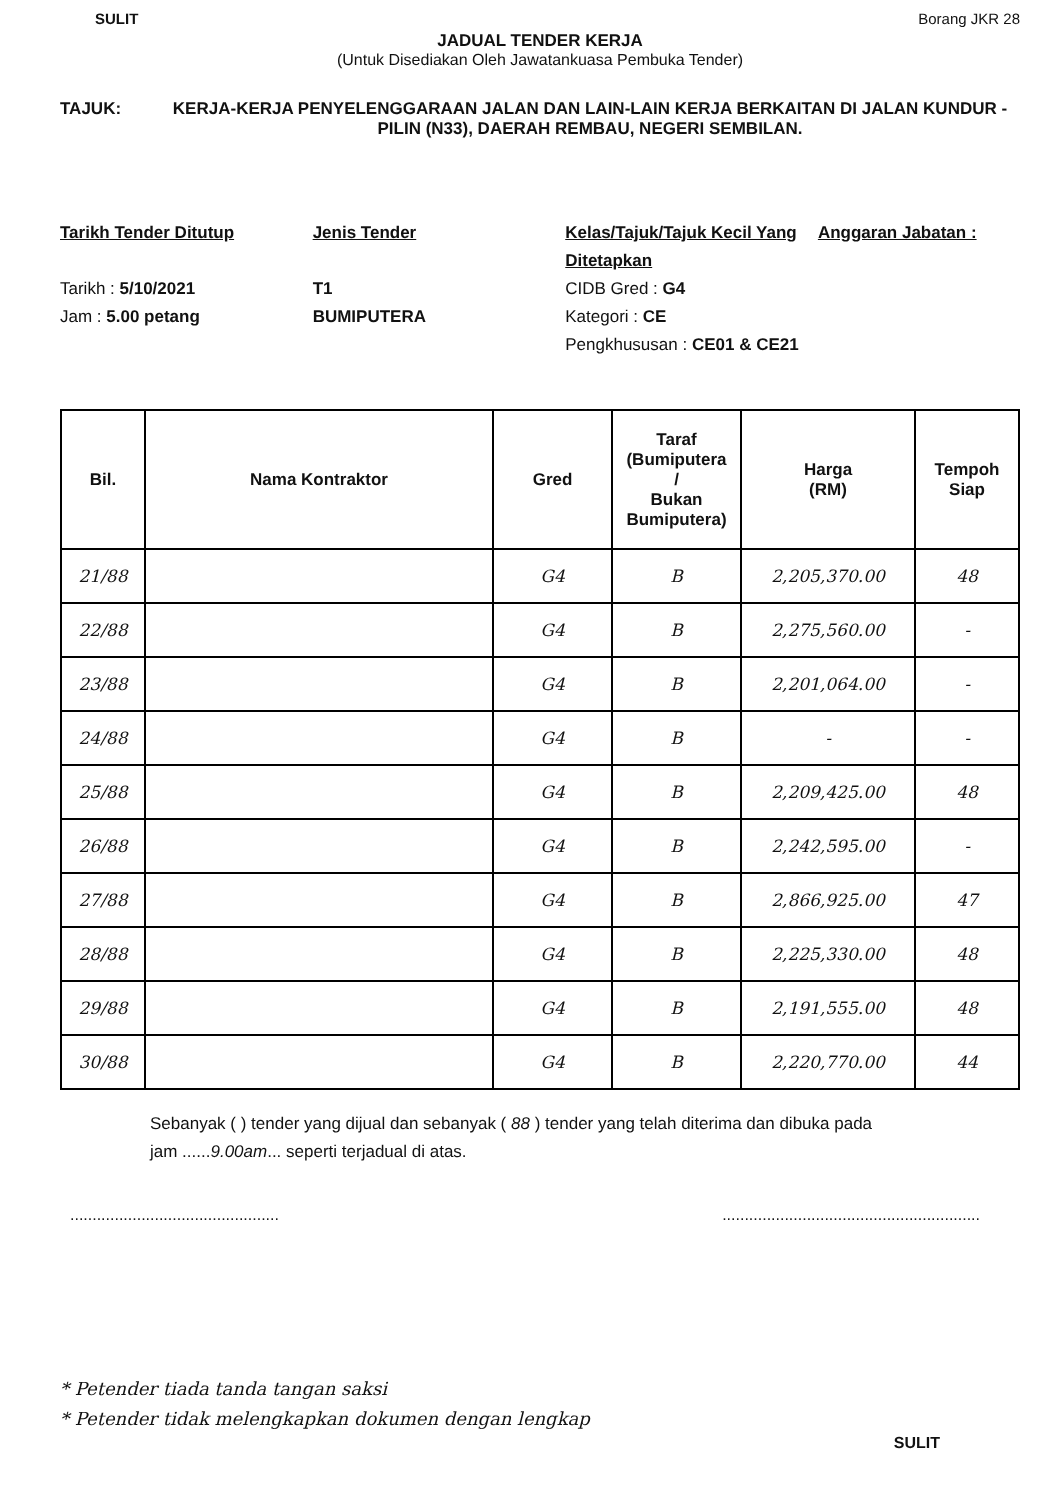SULIT Borang JKR 28
JADUAL TENDER KERJA
(Untuk Disediakan Oleh Jawatankuasa Pembuka Tender)
TAJUK: KERJA-KERJA PENYELENGGARAAN JALAN DAN LAIN-LAIN KERJA BERKAITAN DI JALAN KUNDUR - PILIN (N33), DAERAH REMBAU, NEGERI SEMBILAN.
Tarikh Tender Ditutup
Tarikh : 5/10/2021
Jam : 5.00 petang
Jenis Tender
T1
BUMIPUTERA
Kelas/Tajuk/Tajuk Kecil Yang Ditetapkan
CIDB Gred : G4
Kategori : CE
Pengkhususan : CE01 & CE21
Anggaran Jabatan :
| Bil. | Nama Kontraktor | Gred | Taraf (Bumiputera / Bukan Bumiputera) | Harga (RM) | Tempoh Siap |
| --- | --- | --- | --- | --- | --- |
| 21/88 | | G4 | B | 2,205,370.00 | 48 |
| 22/88 | | G4 | B | 2,275,560.00 | - |
| 23/88 | | G4 | B | 2,201,064.00 | - |
| 24/88 | | G4 | B | - | - |
| 25/88 | | G4 | B | 2,209,425.00 | 48 |
| 26/88 | | G4 | B | 2,242,595.00 | - |
| 27/88 | | G4 | B | 2,866,925.00 | 47 |
| 28/88 | | G4 | B | 2,225,330.00 | 48 |
| 29/88 | | G4 | B | 2,191,555.00 | 48 |
| 30/88 | | G4 | B | 2,220,770.00 | 44 |
Sebanyak ( ) tender yang dijual dan sebanyak ( 88 ) tender yang telah diterima dan dibuka pada
jam ......9.00am... seperti terjadual di atas.
.........................................................................................................
* Petender tiada tanda tangan saksi
* Petender tidak melengkapkan dokumen dengan lengkap
SULIT